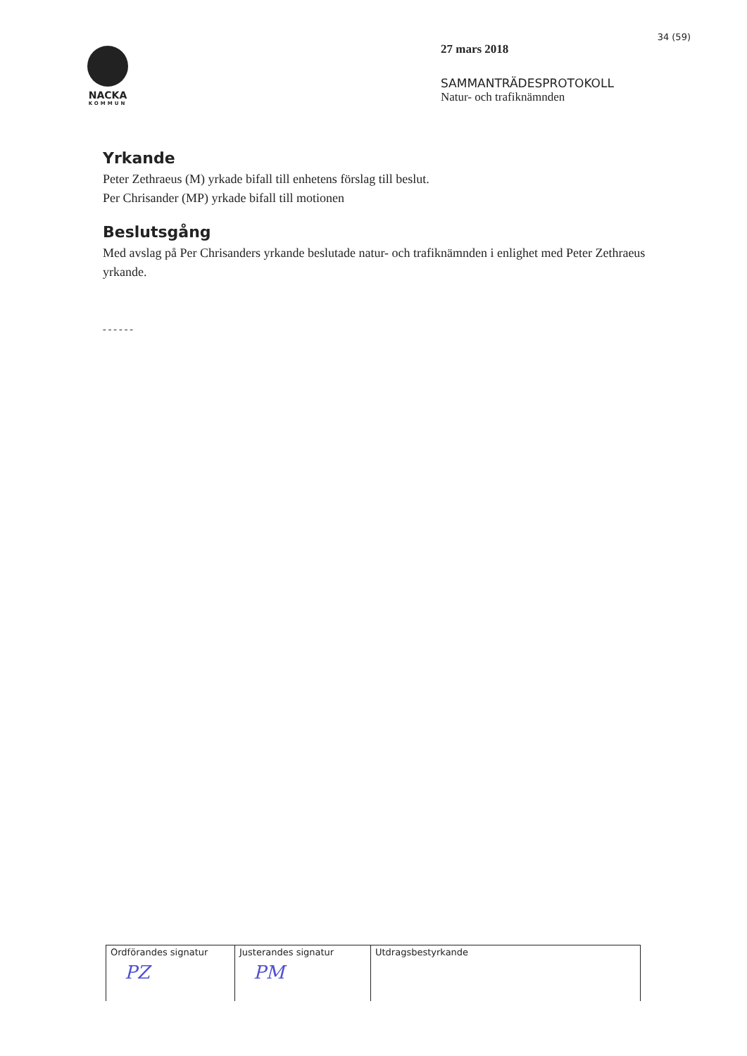NACKA
KOMMUN
34 (59)
27 mars 2018
SAMMANTRÄDESPROTOKOLL
Natur- och trafiknämnden
Yrkande
Peter Zethraeus (M) yrkade bifall till enhetens förslag till beslut.
Per Chrisander (MP) yrkade bifall till motionen
Beslutsgång
Med avslag på Per Chrisanders yrkande beslutade natur- och trafiknämnden i enlighet med Peter Zethraeus yrkande.
------
| Ordförandes signatur PZ | Justerandes signatur PM | Utdragsbestyrkande |